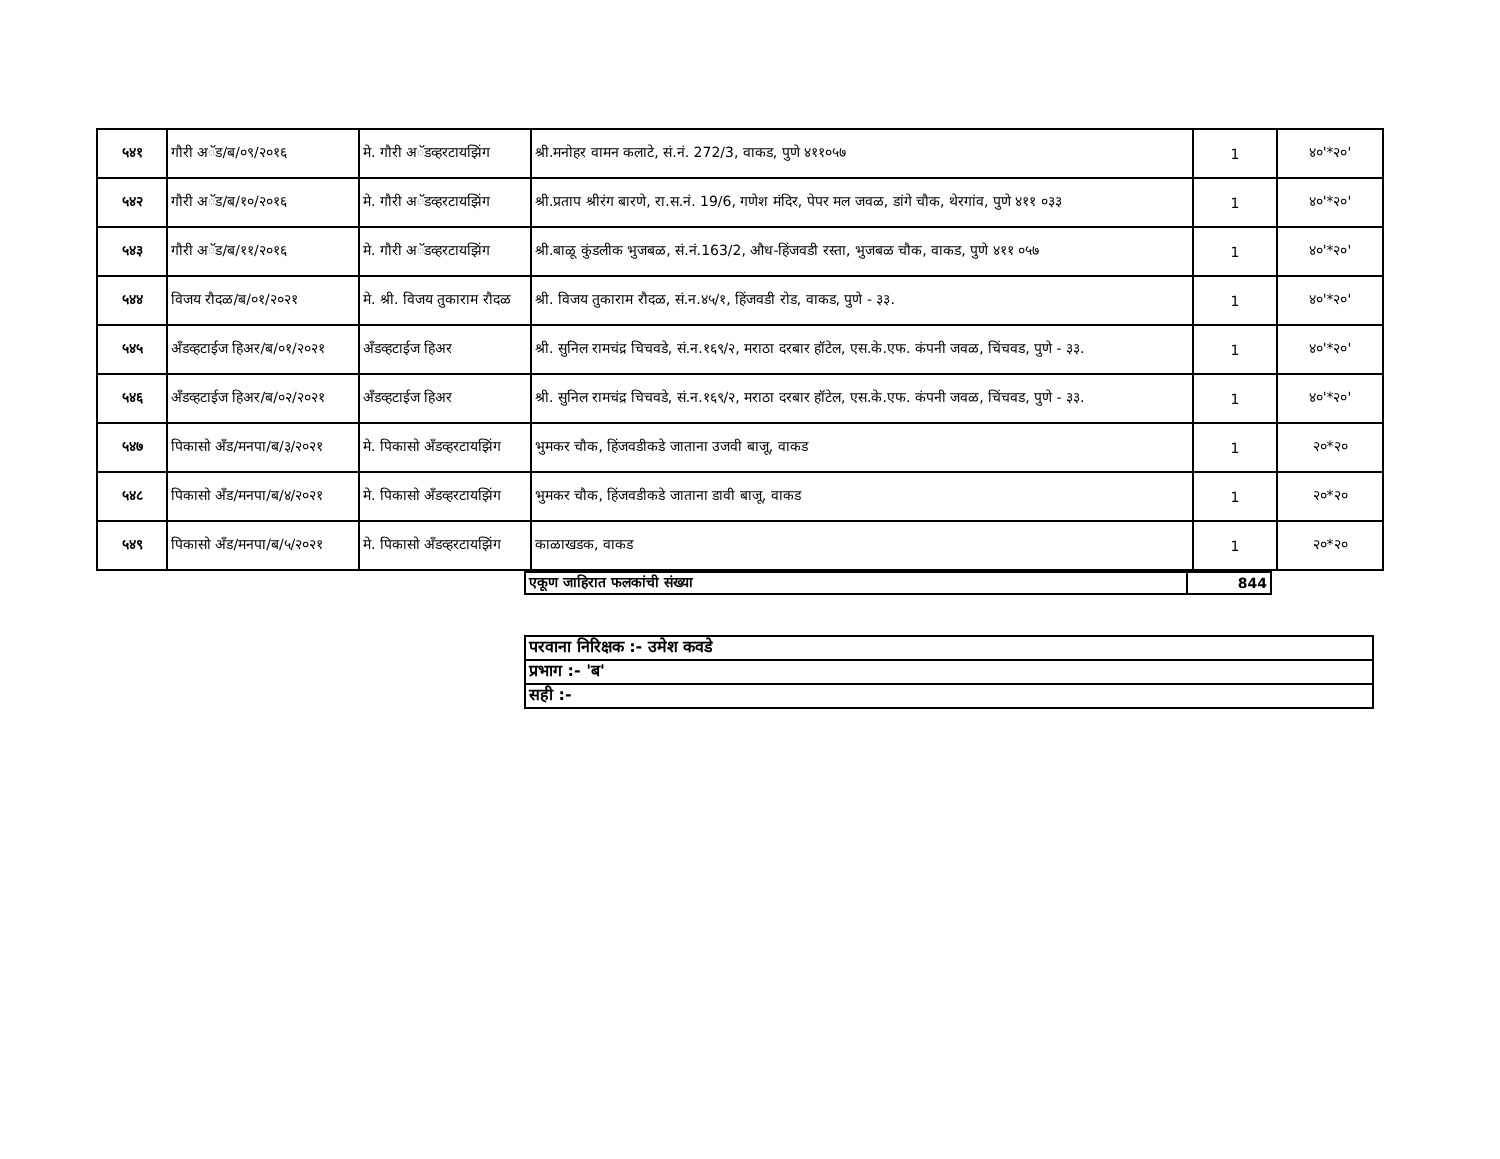| ५४१ | गौरी अॅड/ब/०९/२०१६ | मे. गौरी अॅडव्हरटायझिंग | श्री.मनोहर वामन कलाटे, सं.नं. 272/3, वाकड, पुणे ४११०५७ | 1 | ४०'*२०' |
| ५४२ | गौरी अॅड/ब/१०/२०१६ | मे. गौरी अॅडव्हरटायझिंग | श्री.प्रताप श्रीरंग बारणे, रा.स.नं. 19/6, गणेश मंदिर, पेपर मल जवळ, डांगे चौक, थेरगांव, पुणे ४११ ०३३ | 1 | ४०'*२०' |
| ५४३ | गौरी अॅड/ब/११/२०१६ | मे. गौरी अॅडव्हरटायझिंग | श्री.बाळू कुंडलीक भुजबळ, सं.नं.163/2, औध-हिंजवडी रस्ता, भुजबळ चौक, वाकड, पुणे ४११ ०५७ | 1 | ४०'*२०' |
| ५४४ | विजय रौदळ/ब/०१/२०२१ | मे. श्री. विजय तुकाराम रौदळ | श्री. विजय तुकाराम रौदळ, सं.न.४५/१, हिंजवडी रोड, वाकड, पुणे - ३३. | 1 | ४०'*२०' |
| ५४५ | अँडव्हटाईज हिअर/ब/०१/२०२१ | अँडव्हटाईज हिअर | श्री. सुनिल रामचंद्र चिचवडे, सं.न.१६९/२, मराठा दरबार हॉटेल, एस.के.एफ. कंपनी जवळ, चिंचवड, पुणे - ३३. | 1 | ४०'*२०' |
| ५४६ | अँडव्हटाईज हिअर/ब/०२/२०२१ | अँडव्हटाईज हिअर | श्री. सुनिल रामचंद्र चिचवडे, सं.न.१६९/२, मराठा दरबार हॉटेल, एस.के.एफ. कंपनी जवळ, चिंचवड, पुणे - ३३. | 1 | ४०'*२०' |
| ५४७ | पिकासो अँड/मनपा/ब/३/२०२१ | मे. पिकासो अँडव्हरटायझिंग | भुमकर चौक, हिंजवडीकडे जाताना उजवी बाजू, वाकड | 1 | २०*२० |
| ५४८ | पिकासो अँड/मनपा/ब/४/२०२१ | मे. पिकासो अँडव्हरटायझिंग | भुमकर चौक, हिंजवडीकडे जाताना डावी बाजू, वाकड | 1 | २०*२० |
| ५४९ | पिकासो अँड/मनपा/ब/५/२०२१ | मे. पिकासो अँडव्हरटायझिंग | काळाखडक, वाकड | 1 | २०*२० |
| एकूण जाहिरात फलकांची संख्या | 844 |
| परवाना निरिक्षक :- उमेश कवडे |
| प्रभाग :- 'ब' |
| सही :- |